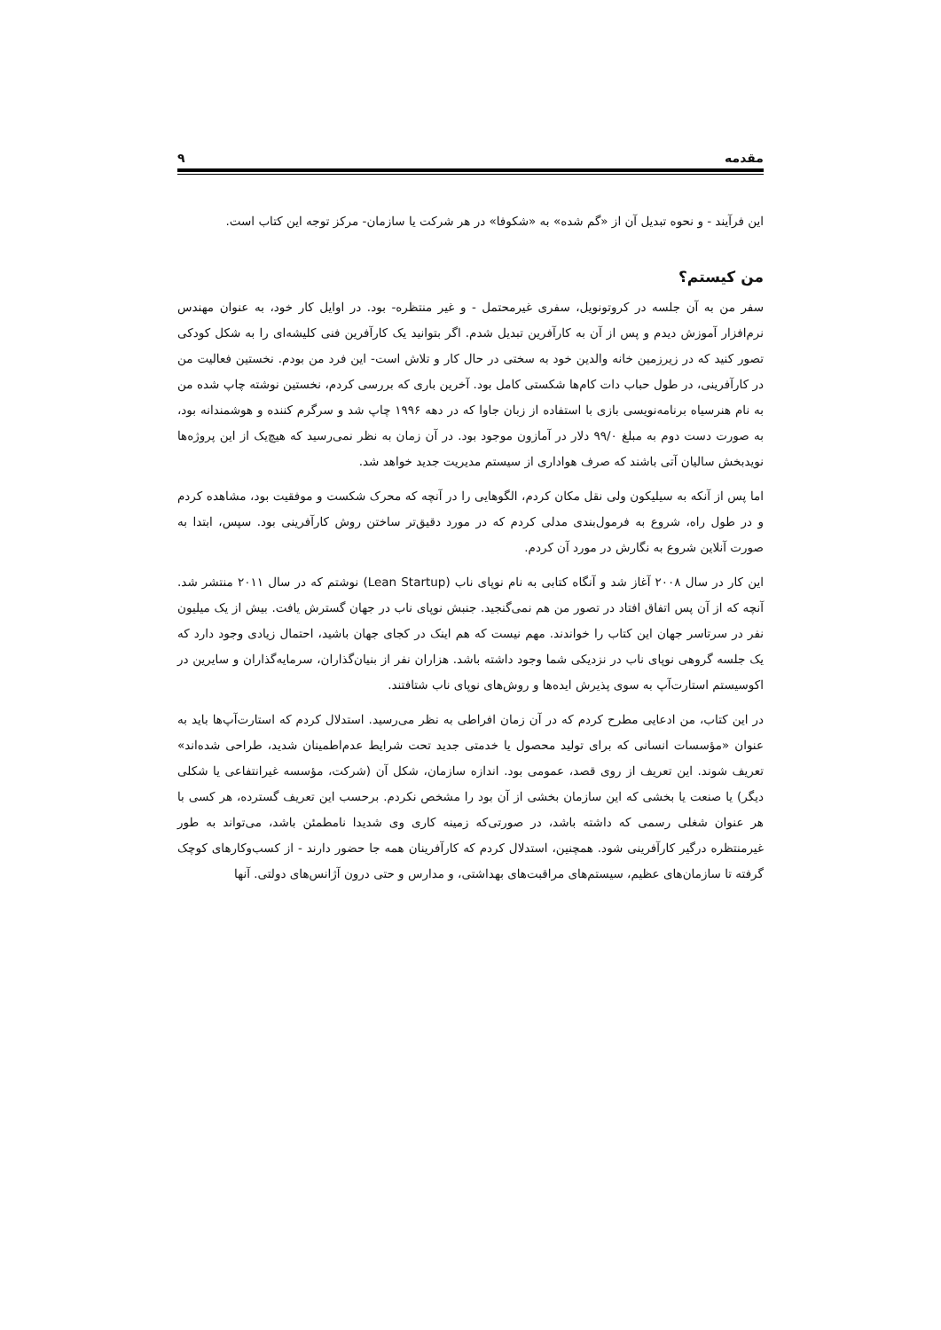مقدمه ۹
این فرآیند - و نحوه تبدیل آن از «گم شده» به «شکوفا» در هر شرکت یا سازمان- مرکز توجه این کتاب است.
من کیستم؟
سفر من به آن جلسه در کروتونویل، سفری غیرمحتمل - و غیر منتظره- بود. در اوایل کار خود، به عنوان مهندس نرم‌افزار آموزش دیدم و پس از آن به کارآفرین تبدیل شدم. اگر بتوانید یک کارآفرین فنی کلیشه‌ای را به شکل کودکی تصور کنید که در زیرزمین خانه والدین خود به سختی در حال کار و تلاش است- این فرد من بودم. نخستین فعالیت من در کارآفرینی، در طول حباب دات کام‌ها شکستی کامل بود. آخرین باری که بررسی کردم، نخستین نوشته چاپ شده من به نام هنرسیاه برنامه‌نویسی بازی با استفاده از زبان جاوا که در دهه ۱۹۹۶ چاپ شد و سرگرم کننده و هوشمندانه بود، به صورت دست دوم به مبلغ ۹۹/۰ دلار در آمازون موجود بود. در آن زمان به نظر نمی‌رسید که هیچ‌یک از این پروژه‌ها نویدبخش سالیان آتی باشند که صرف هواداری از سیستم مدیریت جدید خواهد شد.
اما پس از آنکه به سیلیکون ولی نقل مکان کردم، الگوهایی را در آنچه که محرک شکست و موفقیت بود، مشاهده کردم و در طول راه، شروع به فرمول‌بندی مدلی کردم که در مورد دقیق‌تر ساختن روش کارآفرینی بود. سپس، ابتدا به صورت آنلاین شروع به نگارش در مورد آن کردم.
این کار در سال ۲۰۰۸ آغاز شد و آنگاه کتابی به نام نوپای ناب (Lean Startup) نوشتم که در سال ۲۰۱۱ منتشر شد. آنچه که از آن پس اتفاق افتاد در تصور من هم نمی‌گنجید. جنبش نوپای ناب در جهان گسترش یافت. بیش از یک میلیون نفر در سرتاسر جهان این کتاب را خواندند. مهم نیست که هم اینک در کجای جهان باشید، احتمال زیادی وجود دارد که یک جلسه گروهی نوپای ناب در نزدیکی شما وجود داشته باشد. هزاران نفر از بنیان‌گذاران، سرمایه‌گذاران و سایرین در اکوسیستم استارت‌آپ به سوی پذیرش ایده‌ها و روش‌های نوپای ناب شتافتند.
در این کتاب، من ادعایی مطرح کردم که در آن زمان افراطی به نظر می‌رسید. استدلال کردم که استارت‌آپ‌ها باید به عنوان «مؤسسات انسانی که برای تولید محصول یا خدمتی جدید تحت شرایط عدم‌اطمینان شدید، طراحی شده‌اند» تعریف شوند. این تعریف از روی قصد، عمومی بود. اندازه سازمان، شکل آن (شرکت، مؤسسه غیرانتفاعی یا شکلی دیگر) یا صنعت یا بخشی که این سازمان بخشی از آن بود را مشخص نکردم. برحسب این تعریف گسترده، هر کسی با هر عنوان شغلی رسمی که داشته باشد، در صورتی‌که زمینه کاری وی شدیدا نامطمئن باشد، می‌تواند به طور غیرمنتظره درگیر کارآفرینی شود. همچنین، استدلال کردم که کارآفرینان همه جا حضور دارند - از کسب‌وکارهای کوچک گرفته تا سازمان‌های عظیم، سیستم‌های مراقبت‌های بهداشتی، و مدارس و حتی درون آژانس‌های دولتی. آنها